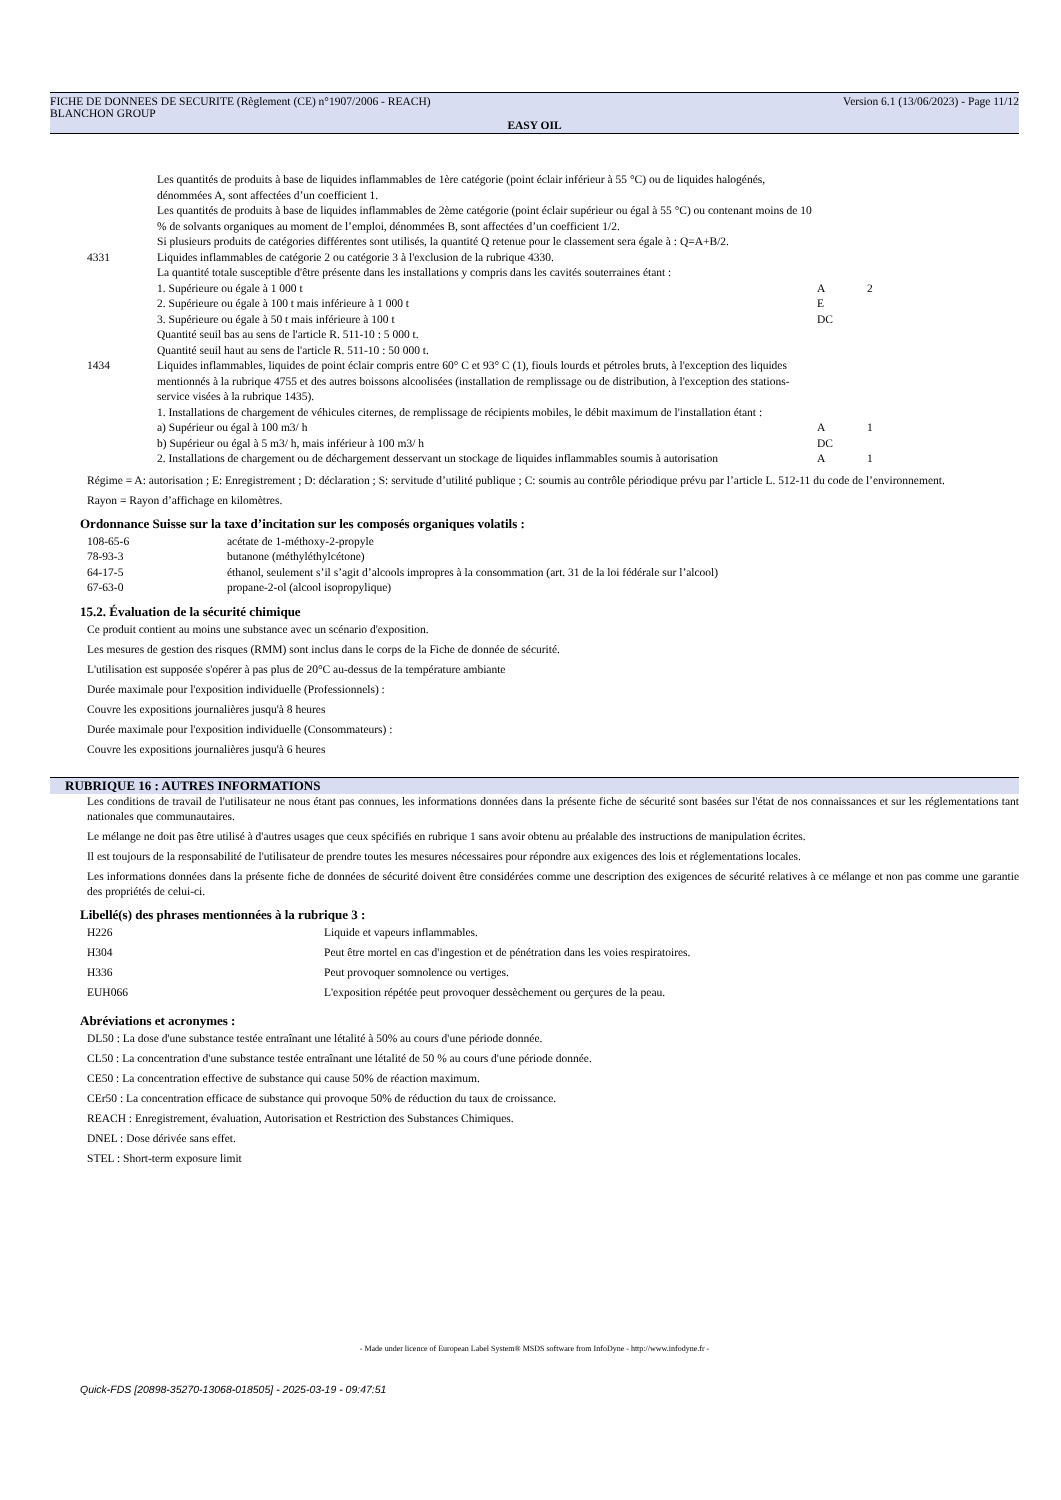FICHE DE DONNEES DE SECURITE (Règlement (CE) n°1907/2006 - REACH) Version 6.1 (13/06/2023) - Page 11/12
BLANCHON GROUP
EASY OIL
| | Les quantités de produits à base de liquides inflammables de 1ère catégorie (point éclair inférieur à 55 °C) ou de liquides halogénés, dénommées A, sont affectées d’un coefficient 1. Les quantités de produits à base de liquides inflammables de 2ème catégorie (point éclair supérieur ou égal à 55 °C) ou contenant moins de 10 % de solvants organiques au moment de l’emploi, dénommées B, sont affectées d’un coefficient 1/2. Si plusieurs produits de catégories différentes sont utilisés, la quantité Q retenue pour le classement sera égale à : Q=A+B/2. | | |
| 4331 | Liquides inflammables de catégorie 2 ou catégorie 3 à l'exclusion de la rubrique 4330. La quantité totale susceptible d'être présente dans les installations y compris dans les cavités souterraines étant : | | |
| | 1. Supérieure ou égale à 1 000 t | A | 2 |
| | 2. Supérieure ou égale à 100 t mais inférieure à 1 000 t | E | |
| | 3. Supérieure ou égale à 50 t mais inférieure à 100 t | DC | |
| | Quantité seuil bas au sens de l'article R. 511-10 : 5 000 t. Quantité seuil haut au sens de l'article R. 511-10 : 50 000 t. | | |
| 1434 | Liquides inflammables, liquides de point éclair compris entre 60° C et 93° C (1), fiouls lourds et pétroles bruts, à l'exception des liquides mentionnés à la rubrique 4755 et des autres boissons alcoolisées (installation de remplissage ou de distribution, à l'exception des stations-service visées à la rubrique 1435). 1. Installations de chargement de véhicules citernes, de remplissage de récipients mobiles, le débit maximum de l'installation étant : | | |
| | a) Supérieur ou égal à 100 m3/ h | A | 1 |
| | b) Supérieur ou égal à 5 m3/ h, mais inférieur à 100 m3/ h | DC | |
| | 2. Installations de chargement ou de déchargement desservant un stockage de liquides inflammables soumis à autorisation | A | 1 |
Régime = A: autorisation ; E: Enregistrement ; D: déclaration ; S: servitude d’utilité publique ; C: soumis au contrôle périodique prévu par l’article L. 512-11 du code de l’environnement.
Rayon = Rayon d’affichage en kilomètres.
Ordonnance Suisse sur la taxe d’incitation sur les composés organiques volatils :
| 108-65-6 | acétate de 1-méthoxy-2-propyle |
| 78-93-3 | butanone (méthyléthylcétone) |
| 64-17-5 | éthanol, seulement s’il s’agit d’alcools impropres à la consommation (art. 31 de la loi fédérale sur l’alcool) |
| 67-63-0 | propane-2-ol (alcool isopropylique) |
15.2. Évaluation de la sécurité chimique
Ce produit contient au moins une substance avec un scénario d'exposition.
Les mesures de gestion des risques (RMM) sont inclus dans le corps de la Fiche de donnée de sécurité.
L'utilisation est supposée s'opérer à pas plus de 20°C au-dessus de la température ambiante
Durée maximale pour l'exposition individuelle (Professionnels) :
Couvre les expositions journalières jusqu'à 8 heures
Durée maximale pour l'exposition individuelle (Consommateurs) :
Couvre les expositions journalières jusqu'à 6 heures
RUBRIQUE 16 : AUTRES INFORMATIONS
Les conditions de travail de l'utilisateur ne nous étant pas connues, les informations données dans la présente fiche de sécurité sont basées sur l'état de nos connaissances et sur les réglementations tant nationales que communautaires.
Le mélange ne doit pas être utilisé à d'autres usages que ceux spécifiés en rubrique 1 sans avoir obtenu au préalable des instructions de manipulation écrites.
Il est toujours de la responsabilité de l'utilisateur de prendre toutes les mesures nécessaires pour répondre aux exigences des lois et réglementations locales.
Les informations données dans la présente fiche de données de sécurité doivent être considérées comme une description des exigences de sécurité relatives à ce mélange et non pas comme une garantie des propriétés de celui-ci.
Libellé(s) des phrases mentionnées à la rubrique 3 :
| H226 | Liquide et vapeurs inflammables. |
| H304 | Peut être mortel en cas d'ingestion et de pénétration dans les voies respiratoires. |
| H336 | Peut provoquer somnolence ou vertiges. |
| EUH066 | L'exposition répétée peut provoquer dessèchement ou gerçures de la peau. |
Abréviations et acronymes :
DL50 : La dose d'une substance testée entraînant une létalité à 50% au cours d'une période donnée.
CL50 : La concentration d'une substance testée entraînant une létalité de 50 % au cours d'une période donnée.
CE50 : La concentration effective de substance qui cause 50% de réaction maximum.
CEr50 : La concentration efficace de substance qui provoque 50% de réduction du taux de croissance.
REACH : Enregistrement, évaluation, Autorisation et Restriction des Substances Chimiques.
DNEL : Dose dérivée sans effet.
STEL : Short-term exposure limit
- Made under licence of European Label System® MSDS software from InfoDyne - http://www.infodyne.fr -
Quick-FDS [20898-35270-13068-018505] - 2025-03-19 - 09:47:51